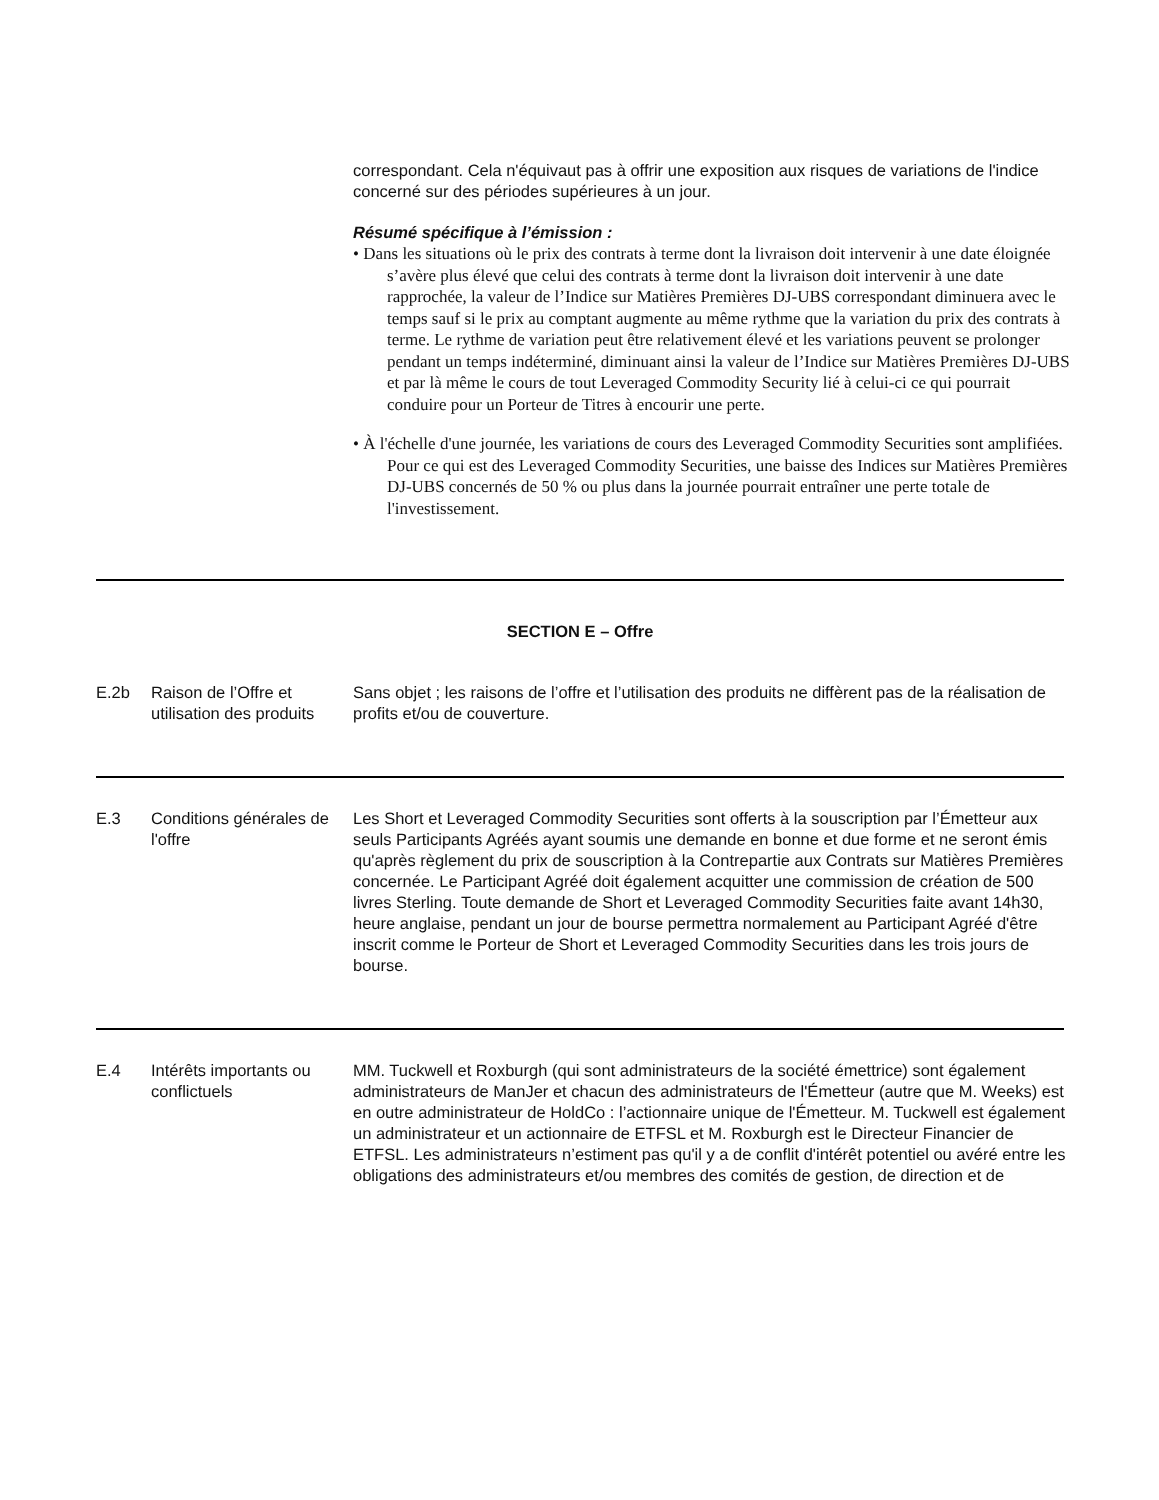correspondant. Cela n'équivaut pas à offrir une exposition aux risques de variations de l'indice concerné sur des périodes supérieures à un jour.
Résumé spécifique à l’émission :
• Dans les situations où le prix des contrats à terme dont la livraison doit intervenir à une date éloignée s’avère plus élevé que celui des contrats à terme dont la livraison doit intervenir à une date rapprochée, la valeur de l’Indice sur Matières Premières DJ-UBS correspondant diminuera avec le temps sauf si le prix au comptant augmente au même rythme que la variation du prix des contrats à terme. Le rythme de variation peut être relativement élevé et les variations peuvent se prolonger pendant un temps indéterminé, diminuant ainsi la valeur de l’Indice sur Matières Premières DJ-UBS et par là même le cours de tout Leveraged Commodity Security lié à celui-ci ce qui pourrait conduire pour un Porteur de Titres à encourir une perte.
• À l'échelle d'une journée, les variations de cours des Leveraged Commodity Securities sont amplifiées. Pour ce qui est des Leveraged Commodity Securities, une baisse des Indices sur Matières Premières DJ-UBS concernés de 50 % ou plus dans la journée pourrait entraîner une perte totale de l'investissement.
SECTION E – Offre
E.2b Raison de l’Offre et utilisation des produits
Sans objet ; les raisons de l’offre et l’utilisation des produits ne diffèrent pas de la réalisation de profits et/ou de couverture.
E.3 Conditions générales de l'offre
Les Short et Leveraged Commodity Securities sont offerts à la souscription par l’Émetteur aux seuls Participants Agréés ayant soumis une demande en bonne et due forme et ne seront émis qu'après règlement du prix de souscription à la Contrepartie aux Contrats sur Matières Premières concernée. Le Participant Agréé doit également acquitter une commission de création de 500 livres Sterling. Toute demande de Short et Leveraged Commodity Securities faite avant 14h30, heure anglaise, pendant un jour de bourse permettra normalement au Participant Agréé d'être inscrit comme le Porteur de Short et Leveraged Commodity Securities dans les trois jours de bourse.
E.4 Intérêts importants ou conflictuels
MM. Tuckwell et Roxburgh (qui sont administrateurs de la société émettrice) sont également administrateurs de ManJer et chacun des administrateurs de l'Émetteur (autre que M. Weeks) est en outre administrateur de HoldCo : l’actionnaire unique de l'Émetteur. M. Tuckwell est également un administrateur et un actionnaire de ETFSL et M. Roxburgh est le Directeur Financier de ETFSL. Les administrateurs n’estiment pas qu'il y a de conflit d'intérêt potentiel ou avéré entre les obligations des administrateurs et/ou membres des comités de gestion, de direction et de